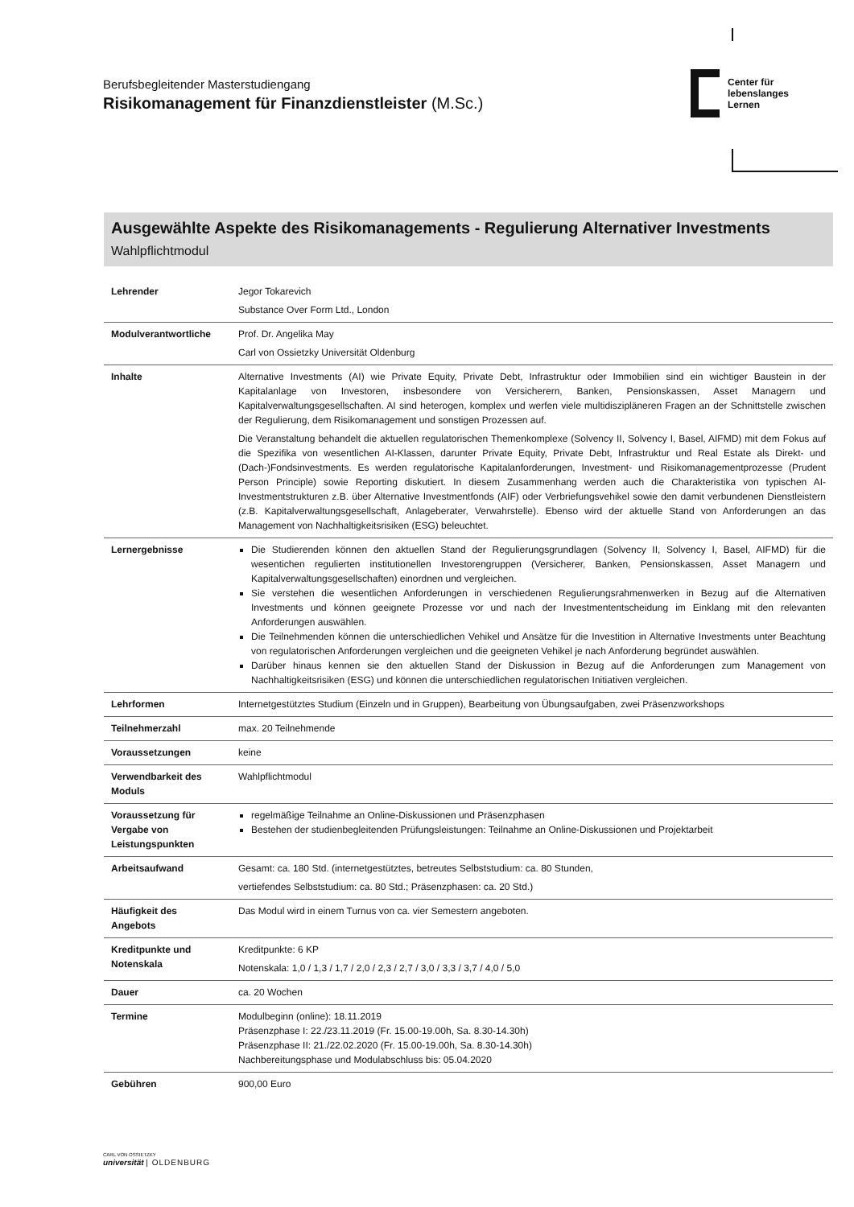Berufsbegleitender Masterstudiengang
Risikomanagement für Finanzdienstleister (M.Sc.)
Center für
lebenslanges
Lernen
Ausgewählte Aspekte des Risikomanagements - Regulierung Alternativer Investments
Wahlpflichtmodul
| Lehrender | Jegor Tokarevich Substance Over Form Ltd., London |
| Modulverantwortliche | Prof. Dr. Angelika May Carl von Ossietzky Universität Oldenburg |
| Inhalte | Alternative Investments (AI) wie Private Equity, Private Debt, Infrastruktur oder Immobilien sind ein wichtiger Baustein in der Kapitalanlage von Investoren, insbesondere von Versicherern, Banken, Pensionskassen, Asset Managern und Kapitalverwaltungsgesellschaften. AI sind heterogen, komplex und werfen viele multidiszipläneren Fragen an der Schnittstelle zwischen der Regulierung, dem Risikomanagement und sonstigen Prozessen auf. Die Veranstaltung behandelt die aktuellen regulatorischen Themenkomplexe (Solvency II, Solvency I, Basel, AIFMD) mit dem Fokus auf die Spezifika von wesentlichen AI-Klassen, darunter Private Equity, Private Debt, Infrastruktur und Real Estate als Direkt- und (Dach-)Fondsinvestments. Es werden regulatorische Kapitalanforderungen, Investment- und Risikomanagementprozesse (Prudent Person Principle) sowie Reporting diskutiert. In diesem Zusammenhang werden auch die Charakteristika von typischen AI-Investmentstrukturen z.B. über Alternative Investmentfonds (AIF) oder Verbriefungsvehikel sowie den damit verbundenen Dienstleistern (z.B. Kapitalverwaltungsgesellschaft, Anlageberater, Verwahrstelle). Ebenso wird der aktuelle Stand von Anforderungen an das Management von Nachhaltigkeitsrisiken (ESG) beleuchtet. |
| Lernergebnisse | Die Studierenden können den aktuellen Stand der Regulierungsgrundlagen (Solvency II, Solvency I, Basel, AIFMD) für die wesentichen regulierten institutionellen Investorengruppen (Versicherer, Banken, Pensionskassen, Asset Managern und Kapitalverwaltungsgesellschaften) einordnen und vergleichen. Sie verstehen die wesentlichen Anforderungen in verschiedenen Regulierungsrahmenwerken in Bezug auf die Alternativen Investments und können geeignete Prozesse vor und nach der Investmententscheidung im Einklang mit den relevanten Anforderungen auswählen. Die Teilnehmenden können die unterschiedlichen Vehikel und Ansätze für die Investition in Alternative Investments unter Beachtung von regulatorischen Anforderungen vergleichen und die geeigneten Vehikel je nach Anforderung begründet auswählen. Darüber hinaus kennen sie den aktuellen Stand der Diskussion in Bezug auf die Anforderungen zum Management von Nachhaltigkeitsrisiken (ESG) und können die unterschiedlichen regulatorischen Initiativen vergleichen. |
| Lehrformen | Internetgestütztes Studium (Einzeln und in Gruppen), Bearbeitung von Übungsaufgaben, zwei Präsenzworkshops |
| Teilnehmerzahl | max. 20 Teilnehmende |
| Voraussetzungen | keine |
| Verwendbarkeit des Moduls | Wahlpflichtmodul |
| Voraussetzung für Vergabe von Leistungspunkten | regelmäßige Teilnahme an Online-Diskussionen und Präsenzphasen Bestehen der studienbegleitenden Prüfungsleistungen: Teilnahme an Online-Diskussionen und Projektarbeit |
| Arbeitsaufwand | Gesamt: ca. 180 Std. (internetgestütztes, betreutes Selbststudium: ca. 80 Stunden, vertiefendes Selbststudium: ca. 80 Std.; Präsenzphasen: ca. 20 Std.) |
| Häufigkeit des Angebots | Das Modul wird in einem Turnus von ca. vier Semestern angeboten. |
| Kreditpunkte und Notenskala | Kreditpunkte: 6 KP Notenskala: 1,0 / 1,3 / 1,7 / 2,0 / 2,3 / 2,7 / 3,0 / 3,3 / 3,7 / 4,0 / 5,0 |
| Dauer | ca. 20 Wochen |
| Termine | Modulbeginn (online): 18.11.2019 Präsenzphase I: 22./23.11.2019 (Fr. 15.00-19.00h, Sa. 8.30-14.30h) Präsenzphase II: 21./22.02.2020 (Fr. 15.00-19.00h, Sa. 8.30-14.30h) Nachbereitungsphase und Modulabschluss bis: 05.04.2020 |
| Gebühren | 900,00 Euro |
CARL VON OSSIETZKY
universität | OLDENBURG